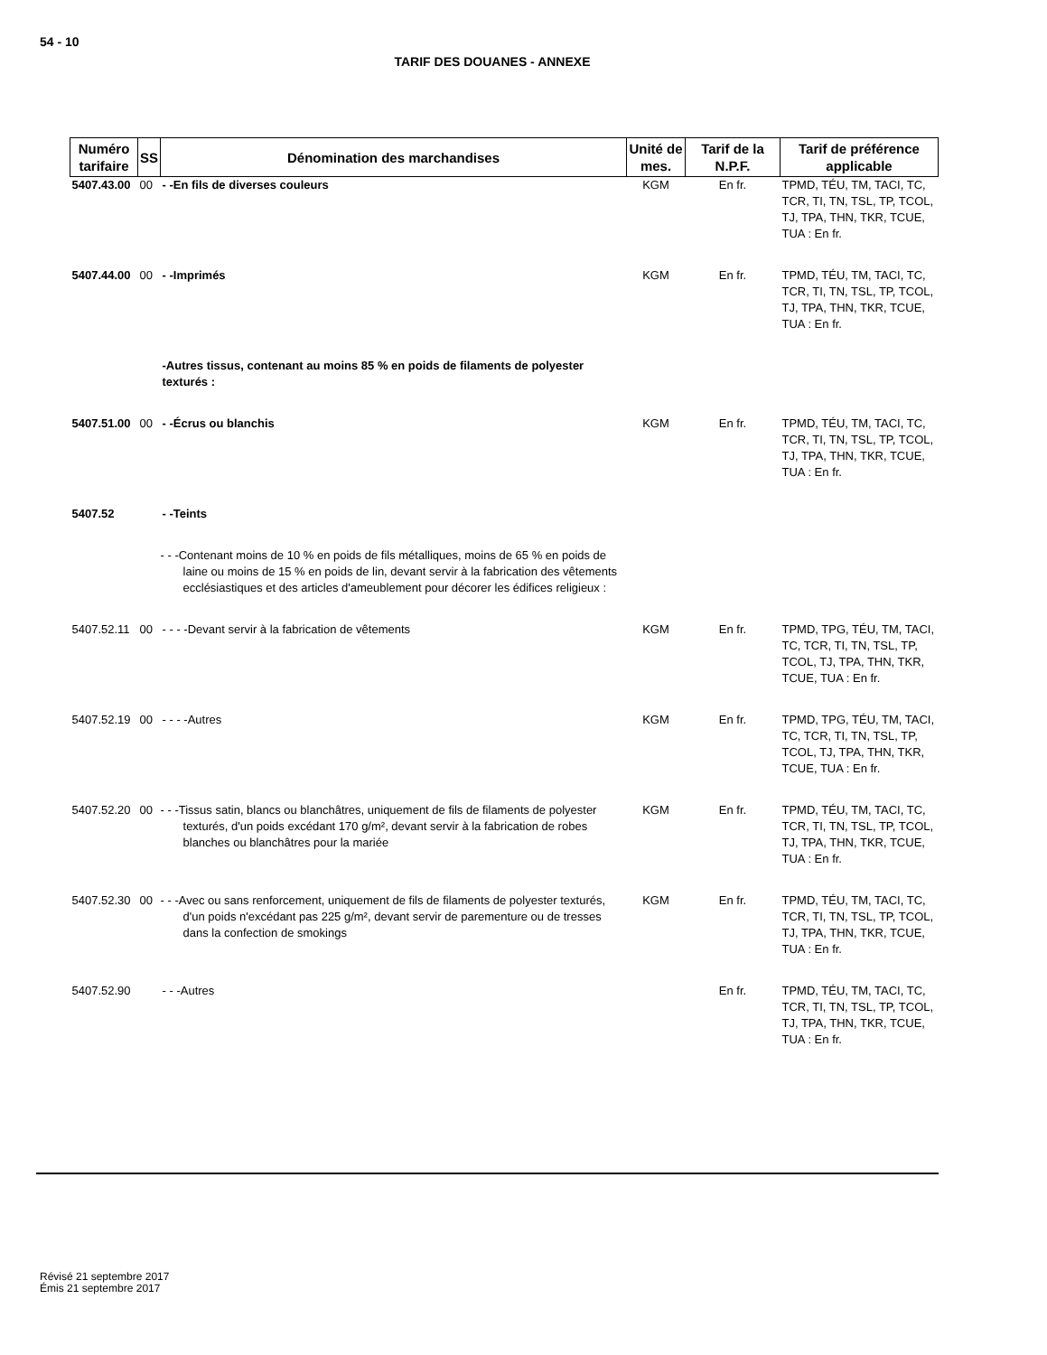54 - 10
TARIF DES DOUANES - ANNEXE
| Numéro tarifaire | SS | Dénomination des marchandises | Unité de mes. | Tarif de la N.P.F. | Tarif de préférence applicable |
| --- | --- | --- | --- | --- | --- |
| 5407.43.00 | 00 | - -En fils de diverses couleurs | KGM | En fr. | TPMD, TÉU, TM, TACI, TC, TCR, TI, TN, TSL, TP, TCOL, TJ, TPA, THN, TKR, TCUE, TUA : En fr. |
| 5407.44.00 | 00 | - -Imprimés | KGM | En fr. | TPMD, TÉU, TM, TACI, TC, TCR, TI, TN, TSL, TP, TCOL, TJ, TPA, THN, TKR, TCUE, TUA : En fr. |
| | | -Autres tissus, contenant au moins 85 % en poids de filaments de polyester texturés : | | | |
| 5407.51.00 | 00 | - -Écrus ou blanchis | KGM | En fr. | TPMD, TÉU, TM, TACI, TC, TCR, TI, TN, TSL, TP, TCOL, TJ, TPA, THN, TKR, TCUE, TUA : En fr. |
| 5407.52 | | - -Teints | | | |
| | | - - -Contenant moins de 10 % en poids de fils métalliques, moins de 65 % en poids de laine ou moins de 15 % en poids de lin, devant servir à la fabrication des vêtements ecclésiastiques et des articles d'ameublement pour décorer les édifices religieux : | | | |
| 5407.52.11 | 00 | - - - -Devant servir à la fabrication de vêtements | KGM | En fr. | TPMD, TPG, TÉU, TM, TACI, TC, TCR, TI, TN, TSL, TP, TCOL, TJ, TPA, THN, TKR, TCUE, TUA : En fr. |
| 5407.52.19 | 00 | - - - -Autres | KGM | En fr. | TPMD, TPG, TÉU, TM, TACI, TC, TCR, TI, TN, TSL, TP, TCOL, TJ, TPA, THN, TKR, TCUE, TUA : En fr. |
| 5407.52.20 | 00 | - - -Tissus satin, blancs ou blanchâtres, uniquement de fils de filaments de polyester texturés, d'un poids excédant 170 g/m², devant servir à la fabrication de robes blanches ou blanchâtres pour la mariée | KGM | En fr. | TPMD, TÉU, TM, TACI, TC, TCR, TI, TN, TSL, TP, TCOL, TJ, TPA, THN, TKR, TCUE, TUA : En fr. |
| 5407.52.30 | 00 | - - -Avec ou sans renforcement, uniquement de fils de filaments de polyester texturés, d'un poids n'excédant pas 225 g/m², devant servir de parementure ou de tresses dans la confection de smokings | KGM | En fr. | TPMD, TÉU, TM, TACI, TC, TCR, TI, TN, TSL, TP, TCOL, TJ, TPA, THN, TKR, TCUE, TUA : En fr. |
| 5407.52.90 | | - - -Autres | | En fr. | TPMD, TÉU, TM, TACI, TC, TCR, TI, TN, TSL, TP, TCOL, TJ, TPA, THN, TKR, TCUE, TUA : En fr. |
Révisé 21 septembre 2017
Émis 21 septembre 2017